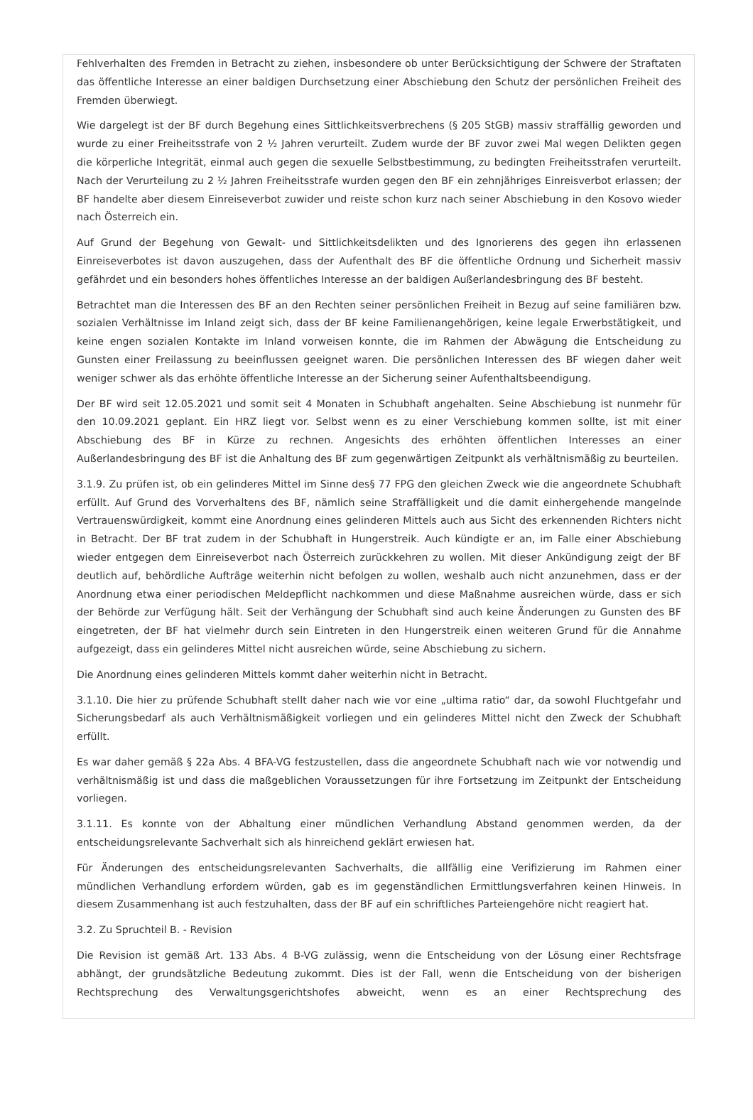Fehlverhalten des Fremden in Betracht zu ziehen, insbesondere ob unter Berücksichtigung der Schwere der Straftaten das öffentliche Interesse an einer baldigen Durchsetzung einer Abschiebung den Schutz der persönlichen Freiheit des Fremden überwiegt.
Wie dargelegt ist der BF durch Begehung eines Sittlichkeitsverbrechens (§ 205 StGB) massiv straffällig geworden und wurde zu einer Freiheitsstrafe von 2 ½ Jahren verurteilt. Zudem wurde der BF zuvor zwei Mal wegen Delikten gegen die körperliche Integrität, einmal auch gegen die sexuelle Selbstbestimmung, zu bedingten Freiheitsstrafen verurteilt. Nach der Verurteilung zu 2 ½ Jahren Freiheitsstrafe wurden gegen den BF ein zehnjähriges Einreisverbot erlassen; der BF handelte aber diesem Einreiseverbot zuwider und reiste schon kurz nach seiner Abschiebung in den Kosovo wieder nach Österreich ein.
Auf Grund der Begehung von Gewalt- und Sittlichkeitsdelikten und des Ignorierens des gegen ihn erlassenen Einreiseverbotes ist davon auszugehen, dass der Aufenthalt des BF die öffentliche Ordnung und Sicherheit massiv gefährdet und ein besonders hohes öffentliches Interesse an der baldigen Außerlandesbringung des BF besteht.
Betrachtet man die Interessen des BF an den Rechten seiner persönlichen Freiheit in Bezug auf seine familiären bzw. sozialen Verhältnisse im Inland zeigt sich, dass der BF keine Familienangehörigen, keine legale Erwerbstätigkeit, und keine engen sozialen Kontakte im Inland vorweisen konnte, die im Rahmen der Abwägung die Entscheidung zu Gunsten einer Freilassung zu beeinflussen geeignet waren. Die persönlichen Interessen des BF wiegen daher weit weniger schwer als das erhöhte öffentliche Interesse an der Sicherung seiner Aufenthaltsbeendigung.
Der BF wird seit 12.05.2021 und somit seit 4 Monaten in Schubhaft angehalten. Seine Abschiebung ist nunmehr für den 10.09.2021 geplant. Ein HRZ liegt vor. Selbst wenn es zu einer Verschiebung kommen sollte, ist mit einer Abschiebung des BF in Kürze zu rechnen. Angesichts des erhöhten öffentlichen Interesses an einer Außerlandesbringung des BF ist die Anhaltung des BF zum gegenwärtigen Zeitpunkt als verhältnismäßig zu beurteilen.
3.1.9. Zu prüfen ist, ob ein gelinderes Mittel im Sinne des§ 77 FPG den gleichen Zweck wie die angeordnete Schubhaft erfüllt. Auf Grund des Vorverhaltens des BF, nämlich seine Straffälligkeit und die damit einhergehende mangelnde Vertrauenswürdigkeit, kommt eine Anordnung eines gelinderen Mittels auch aus Sicht des erkennenden Richters nicht in Betracht. Der BF trat zudem in der Schubhaft in Hungerstreik. Auch kündigte er an, im Falle einer Abschiebung wieder entgegen dem Einreiseverbot nach Österreich zurückkehren zu wollen. Mit dieser Ankündigung zeigt der BF deutlich auf, behördliche Aufträge weiterhin nicht befolgen zu wollen, weshalb auch nicht anzunehmen, dass er der Anordnung etwa einer periodischen Meldepflicht nachkommen und diese Maßnahme ausreichen würde, dass er sich der Behörde zur Verfügung hält. Seit der Verhängung der Schubhaft sind auch keine Änderungen zu Gunsten des BF eingetreten, der BF hat vielmehr durch sein Eintreten in den Hungerstreik einen weiteren Grund für die Annahme aufgezeigt, dass ein gelinderes Mittel nicht ausreichen würde, seine Abschiebung zu sichern.
Die Anordnung eines gelinderen Mittels kommt daher weiterhin nicht in Betracht.
3.1.10. Die hier zu prüfende Schubhaft stellt daher nach wie vor eine „ultima ratio“ dar, da sowohl Fluchtgefahr und Sicherungsbedarf als auch Verhältnismäßigkeit vorliegen und ein gelinderes Mittel nicht den Zweck der Schubhaft erfüllt.
Es war daher gemäß § 22a Abs. 4 BFA-VG festzustellen, dass die angeordnete Schubhaft nach wie vor notwendig und verhältnismäßig ist und dass die maßgeblichen Voraussetzungen für ihre Fortsetzung im Zeitpunkt der Entscheidung vorliegen.
3.1.11. Es konnte von der Abhaltung einer mündlichen Verhandlung Abstand genommen werden, da der entscheidungsrelevante Sachverhalt sich als hinreichend geklärt erwiesen hat.
Für Änderungen des entscheidungsrelevanten Sachverhalts, die allfällig eine Verifizierung im Rahmen einer mündlichen Verhandlung erfordern würden, gab es im gegenständlichen Ermittlungsverfahren keinen Hinweis. In diesem Zusammenhang ist auch festzuhalten, dass der BF auf ein schriftliches Parteiengehöre nicht reagiert hat.
3.2. Zu Spruchteil B. - Revision
Die Revision ist gemäß Art. 133 Abs. 4 B-VG zulässig, wenn die Entscheidung von der Lösung einer Rechtsfrage abhängt, der grundsätzliche Bedeutung zukommt. Dies ist der Fall, wenn die Entscheidung von der bisherigen Rechtsprechung des Verwaltungsgerichtshofes abweicht, wenn es an einer Rechtsprechung des